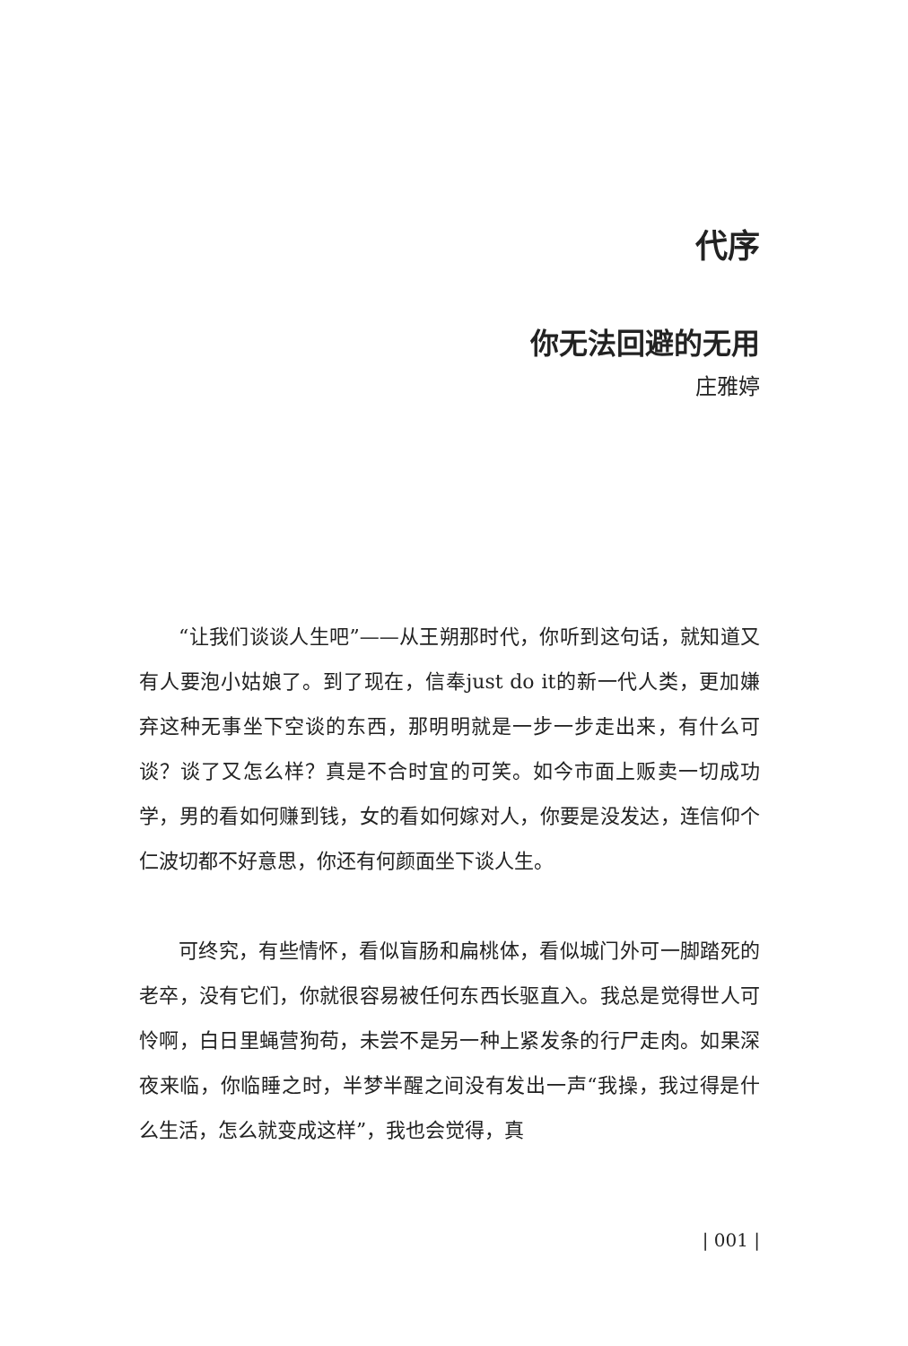代序
你无法回避的无用
庄雅婷
“让我们谈谈人生吧”——从王朔那时代，你听到这句话，就知道又有人要泡小姑娘了。到了现在，信奉just do it的新一代人类，更加嫌弃这种无事坐下空谈的东西，那明明就是一步一步走出来，有什么可谈？谈了又怎么样？真是不合时宜的可笑。如今市面上贩卖一切成功学，男的看如何赚到钱，女的看如何嫁对人，你要是没发达，连信仰个仁波切都不好意思，你还有何颜面坐下谈人生。
可终究，有些情怀，看似盲肠和扁桃体，看似城门外可一脚踏死的老卒，没有它们，你就很容易被任何东西长驱直入。我总是觉得世人可怜啊，白日里蝇营狗苟，未尝不是另一种上紧发条的行尸走肉。如果深夜来临，你临睡之时，半梦半醒之间没有发出一声“我操，我过得是什么生活，怎么就变成这样”，我也会觉得，真
| 001 |